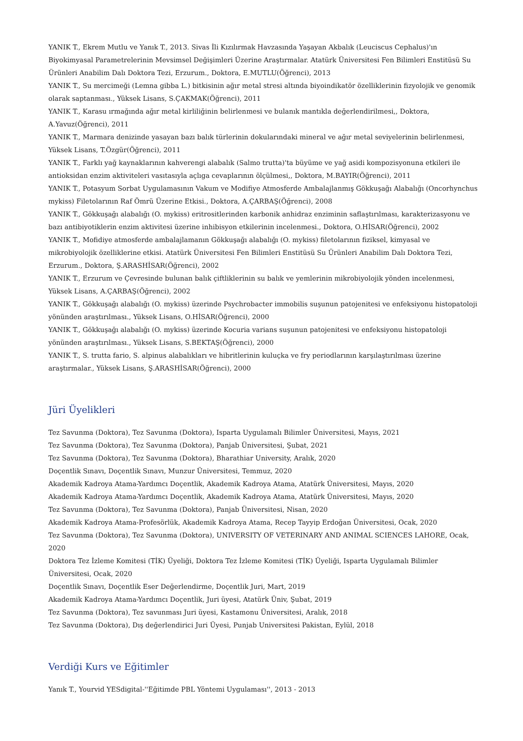YANIK T., Ekrem Mutlu ve Yanık T., 2013. Sivas İli Kızılırmak Havzasında Yaşayan Akbalık (Leuciscus Cephalus)'ın Biyokimyasal Parametrelerinin Mevsimsel Değişimleri Üzerine Araştırmalar. Atatürk Üniversitesi Fen Bilimleri Enstitüsü Su Ürünleri Anabilim Dalı Doktora Tezi, Erzurum., Doktora, E.MUTLU(Öğrenci), 2013
YANIK T., Su mercimeği (Lemna gibba L.) bitkisinin ağır metal stresi altında biyoindikatör özelliklerinin fizyolojik ve genomik olarak saptanması., Yüksek Lisans, S.ÇAKMAK(Öğrenci), 2011
YANIK T., Karasu ırmağında ağır metal kirliliğinin belirlenmesi ve bulanık mantıkla değerlendirilmesi,, Doktora, A.Yavuz(Öğrenci), 2011
YANIK T., Marmara denizinde yasayan bazı balık türlerinin dokularındaki mineral ve ağır metal seviyelerinin belirlenmesi, Yüksek Lisans, T.Özgür(Öğrenci), 2011
YANIK T., Farklı yağ kaynaklarının kahverengi alabalık (Salmo trutta)'ta büyüme ve yağ asidi kompozisyonuna etkileri ile antioksidan enzim aktiviteleri vasıtasıyla açlıga cevaplarının ölçülmesi,, Doktora, M.BAYIR(Öğrenci), 2011
YANIK T., Potasyum Sorbat Uygulamasının Vakum ve Modifiye Atmosferde Ambalajlanmış Gökkuşağı Alabalığı (Oncorhynchus mykiss) Filetolarının Raf Ömrü Üzerine Etkisi., Doktora, A.ÇARBAŞ(Öğrenci), 2008
YANIK T., Gökkuşağı alabalığı (O. mykiss) eritrositlerinden karbonik anhidraz enziminin saflaştırılması, karakterizasyonu ve bazı antibiyotiklerin enzim aktivitesi üzerine inhibisyon etkilerinin incelenmesi., Doktora, O.HİSAR(Öğrenci), 2002
YANIK T., Mofidiye atmosferde ambalajlamanın Gökkuşağı alabalığı (O. mykiss) filetolarının fiziksel, kimyasal ve mikrobiyolojik özelliklerine etkisi. Atatürk Üniversitesi Fen Bilimleri Enstitüsü Su Ürünleri Anabilim Dalı Doktora Tezi, Erzurum., Doktora, Ş.ARASHİSAR(Öğrenci), 2002
YANIK T., Erzurum ve Çevresinde bulunan balık çiftliklerinin su balık ve yemlerinin mikrobiyolojik yönden incelenmesi, Yüksek Lisans, A.ÇARBAŞ(Öğrenci), 2002
YANIK T., Gökkuşağı alabalığı (O. mykiss) üzerinde Psychrobacter immobilis suşunun patojenitesi ve enfeksiyonu histopatoloji yönünden araştırılması., Yüksek Lisans, O.HİSAR(Öğrenci), 2000
YANIK T., Gökkuşağı alabalığı (O. mykiss) üzerinde Kocuria varians suşunun patojenitesi ve enfeksiyonu histopatoloji yönünden araştırılması., Yüksek Lisans, S.BEKTAŞ(Öğrenci), 2000
YANIK T., S. trutta fario, S. alpinus alabalıkları ve hibritlerinin kuluçka ve fry periodlarının karşılaştırılması üzerine araştırmalar., Yüksek Lisans, Ş.ARASHİSAR(Öğrenci), 2000
Jüri Üyelikleri
Tez Savunma (Doktora), Tez Savunma (Doktora), Isparta Uygulamalı Bilimler Üniversitesi, Mayıs, 2021
Tez Savunma (Doktora), Tez Savunma (Doktora), Panjab Üniversitesi, Şubat, 2021
Tez Savunma (Doktora), Tez Savunma (Doktora), Bharathiar University, Aralık, 2020
Doçentlik Sınavı, Doçentlik Sınavı, Munzur Üniversitesi, Temmuz, 2020
Akademik Kadroya Atama-Yardımcı Doçentlik, Akademik Kadroya Atama, Atatürk Üniversitesi, Mayıs, 2020
Akademik Kadroya Atama-Yardımcı Doçentlik, Akademik Kadroya Atama, Atatürk Üniversitesi, Mayıs, 2020
Tez Savunma (Doktora), Tez Savunma (Doktora), Panjab Üniversitesi, Nisan, 2020
Akademik Kadroya Atama-Profesörlük, Akademik Kadroya Atama, Recep Tayyip Erdoğan Üniversitesi, Ocak, 2020
Tez Savunma (Doktora), Tez Savunma (Doktora), UNIVERSITY OF VETERINARY AND ANIMAL SCIENCES LAHORE, Ocak, 2020
Doktora Tez İzleme Komitesi (TİK) Üyeliği, Doktora Tez İzleme Komitesi (TİK) Üyeliği, Isparta Uygulamalı Bilimler Üniversitesi, Ocak, 2020
Doçentlik Sınavı, Doçentlik Eser Değerlendirme, Doçentlik Juri, Mart, 2019
Akademik Kadroya Atama-Yardımcı Doçentlik, Juri üyesi, Atatürk Üniv, Şubat, 2019
Tez Savunma (Doktora), Tez savunması Juri üyesi, Kastamonu Üniversitesi, Aralık, 2018
Tez Savunma (Doktora), Dış değerlendirici Juri Üyesi, Punjab Universitesi Pakistan, Eylül, 2018
Verdiği Kurs ve Eğitimler
Yanık T., Yourvid YESdigital-''Eğitimde PBL Yöntemi Uygulaması'', 2013 - 2013